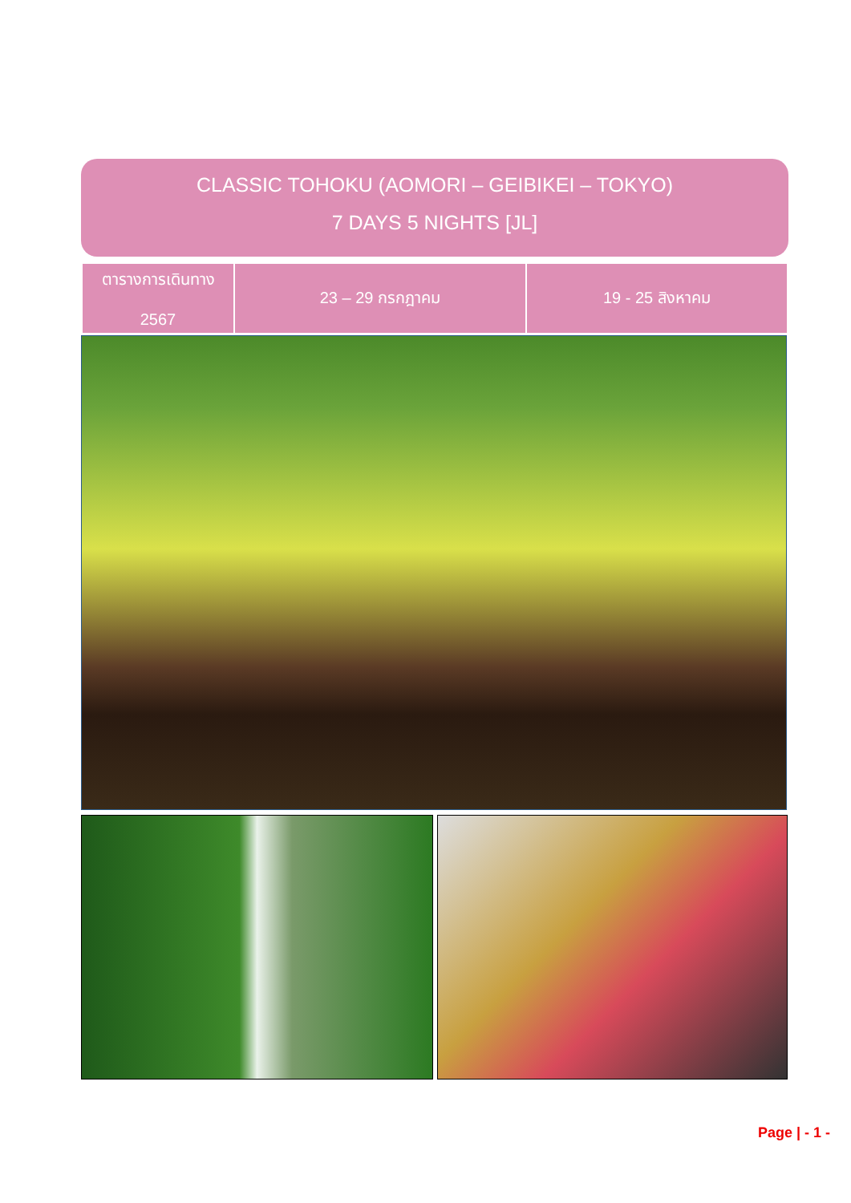CLASSIC TOHOKU (AOMORI – GEIBIKEI – TOKYO)
7 DAYS 5 NIGHTS [JL]
| ตารางการเดินทาง 2567 | 23 – 29 กรกฎาคม | 19 - 25 สิงหาคม |
Page | - 1 -